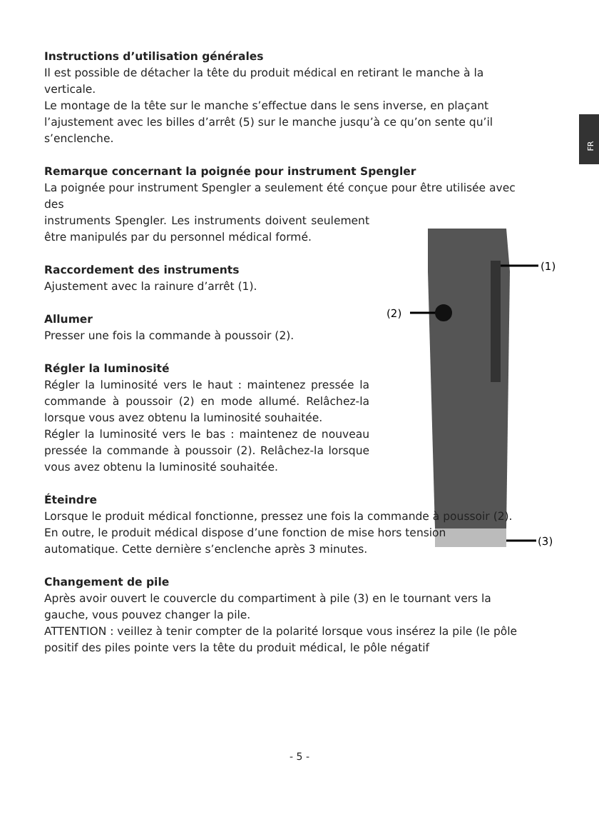FR
(1)
(2)
(3)
Instructions d’utilisation générales
Il est possible de détacher la tête du produit médical en retirant le manche à la verticale.
Le montage de la tête sur le manche s’effectue dans le sens inverse, en plaçant l’ajustement avec les billes d’arrêt (5) sur le manche jusqu’à ce qu’on sente qu’il s’enclenche.
Remarque concernant la poignée pour instrument Spengler
La poignée pour instrument Spengler a seulement été conçue pour être utilisée avec des
instruments Spengler. Les instruments doivent seulement être manipulés par du personnel médical formé.
Raccordement des instruments
Ajustement avec la rainure d’arrêt (1).
Allumer
Presser une fois la commande à poussoir (2).
Régler la luminosité
Régler la luminosité vers le haut : maintenez pressée la commande à poussoir (2) en mode allumé. Relâchez-la lorsque vous avez obtenu la luminosité souhaitée.
Régler la luminosité vers le bas : maintenez de nouveau pressée la commande à poussoir (2). Relâchez-la lorsque vous avez obtenu la luminosité souhaitée.
Éteindre
Lorsque le produit médical fonctionne, pressez une fois la commande à poussoir (2).
En outre, le produit médical dispose d’une fonction de mise hors tension automatique. Cette dernière s’enclenche après 3 minutes.
Changement de pile
Après avoir ouvert le couvercle du compartiment à pile (3) en le tournant vers la gauche, vous pouvez changer la pile.
ATTENTION : veillez à tenir compter de la polarité lorsque vous insérez la pile (le pôle positif des piles pointe vers la tête du produit médical, le pôle négatif
- 5 -